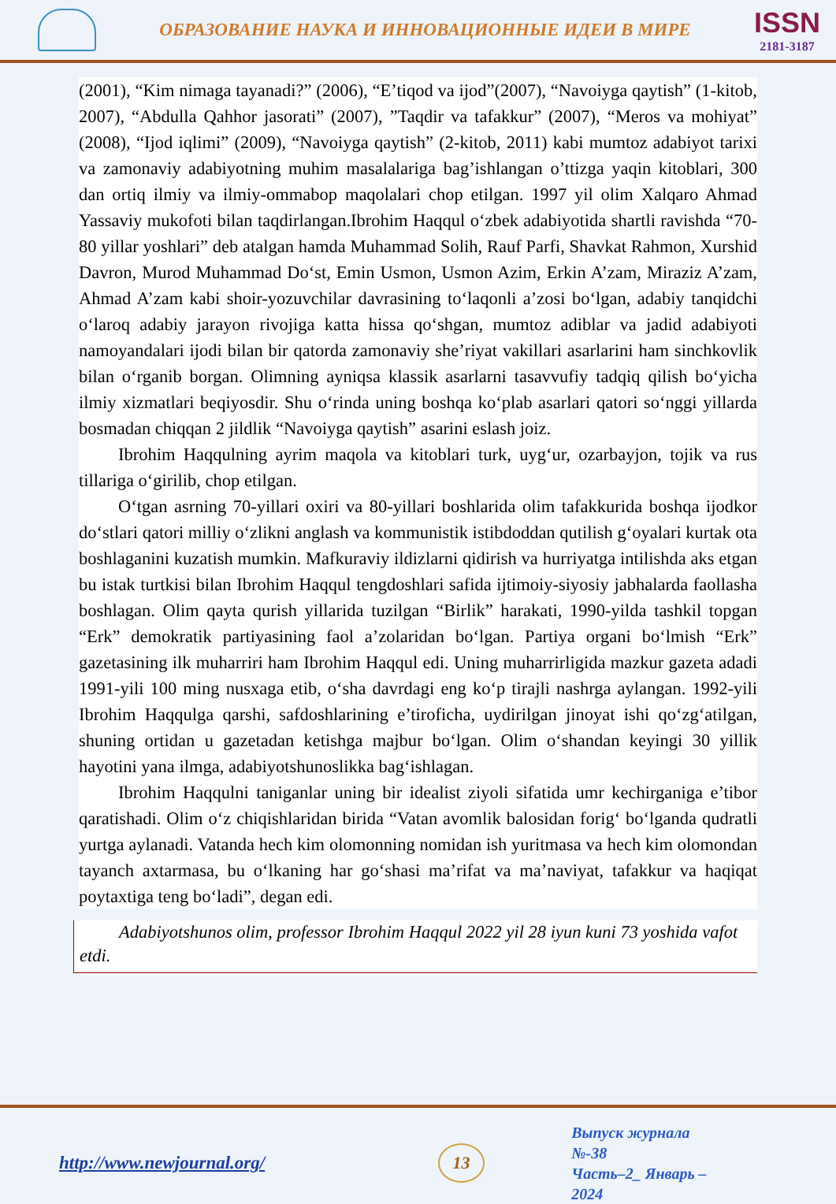ОБРАЗОВАНИЕ НАУКА И ИННОВАЦИОННЫЕ ИДЕИ В МИРЕ
ISSN
2181-3187
(2001), “Kim nimaga tayanadi?” (2006), “E’tiqod va ijod”(2007), “Navoiyga qaytish” (1-kitob, 2007), “Abdulla Qahhor jasorati” (2007), ”Taqdir va tafakkur” (2007), “Meros va mohiyat” (2008), “Ijod iqlimi” (2009), “Navoiyga qaytish” (2-kitob, 2011) kabi mumtoz adabiyot tarixi va zamonaviy adabiyotning muhim masalalariga bag’ishlangan o’ttizga yaqin kitoblari, 300 dan ortiq ilmiy va ilmiy-ommabop maqolalari chop etilgan. 1997 yil olim Xalqaro Ahmad Yassaviy mukofoti bilan taqdirlangan.Ibrohim Haqqul o‘zbek adabiyotida shartli ravishda “70-80 yillar yoshlari” deb atalgan hamda Muhammad Solih, Rauf Parfi, Shavkat Rahmon, Xurshid Davron, Murod Muhammad Do‘st, Emin Usmon, Usmon Azim, Erkin A’zam, Miraziz A’zam, Ahmad A’zam kabi shoir-yozuvchilar davrasining to‘laqonli a’zosi bo‘lgan, adabiy tanqidchi o‘laroq adabiy jarayon rivojiga katta hissa qo‘shgan, mumtoz adiblar va jadid adabiyoti namoyandalari ijodi bilan bir qatorda zamonaviy she’riyat vakillari asarlarini ham sinchkovlik bilan o‘rganib borgan. Olimning ayniqsa klassik asarlarni tasavvufiy tadqiq qilish bo‘yicha ilmiy xizmatlari beqiyosdir. Shu o‘rinda uning boshqa ko‘plab asarlari qatori so‘nggi yillarda bosmadan chiqqan 2 jildlik “Navoiyga qaytish” asarini eslash joiz.
Ibrohim Haqqulning ayrim maqola va kitoblari turk, uyg‘ur, ozarbayjon, tojik va rus tillariga o‘girilib, chop etilgan.
O‘tgan asrning 70-yillari oxiri va 80-yillari boshlarida olim tafakkurida boshqa ijodkor do‘stlari qatori milliy o‘zlikni anglash va kommunistik istibdoddan qutilish g‘oyalari kurtak ota boshlaganini kuzatish mumkin. Mafkuraviy ildizlarni qidirish va hurriyatga intilishda aks etgan bu istak turtkisi bilan Ibrohim Haqqul tengdoshlari safida ijtimoiy-siyosiy jabhalarda faollasha boshlagan. Olim qayta qurish yillarida tuzilgan “Birlik” harakati, 1990-yilda tashkil topgan “Erk” demokratik partiyasining faol a’zolaridan bo‘lgan. Partiya organi bo‘lmish “Erk” gazetasining ilk muharriri ham Ibrohim Haqqul edi. Uning muharrirligida mazkur gazeta adadi 1991-yili 100 ming nusxaga etib, o‘sha davrdagi eng ko‘p tirajli nashrga aylangan. 1992-yili Ibrohim Haqqulga qarshi, safdoshlarining e’tiroficha, uydirilgan jinoyat ishi qo‘zg‘atilgan, shuning ortidan u gazetadan ketishga majbur bo‘lgan. Olim o‘shandan keyingi 30 yillik hayotini yana ilmga, adabiyotshunoslikka bag‘ishlagan.
Ibrohim Haqqulni taniganlar uning bir idealist ziyoli sifatida umr kechirganiga e’tibor qaratishadi. Olim o‘z chiqishlaridan birida “Vatan avomlik balosidan forig‘ bo‘lganda qudratli yurtga aylanadi. Vatanda hech kim olomonning nomidan ish yuritmasa va hech kim olomondan tayanch axtarmasa, bu o‘lkaning har go‘shasi ma’rifat va ma’naviyat, tafakkur va haqiqat poytaxtiga teng bo‘ladi”, degan edi.
Adabiyotshunos olim, professor Ibrohim Haqqul 2022 yil 28 iyun kuni 73 yoshida vafot etdi.
http://www.newjournal.org/
13
Выпуск журнала №-38
Часть–2_ Январь –2024